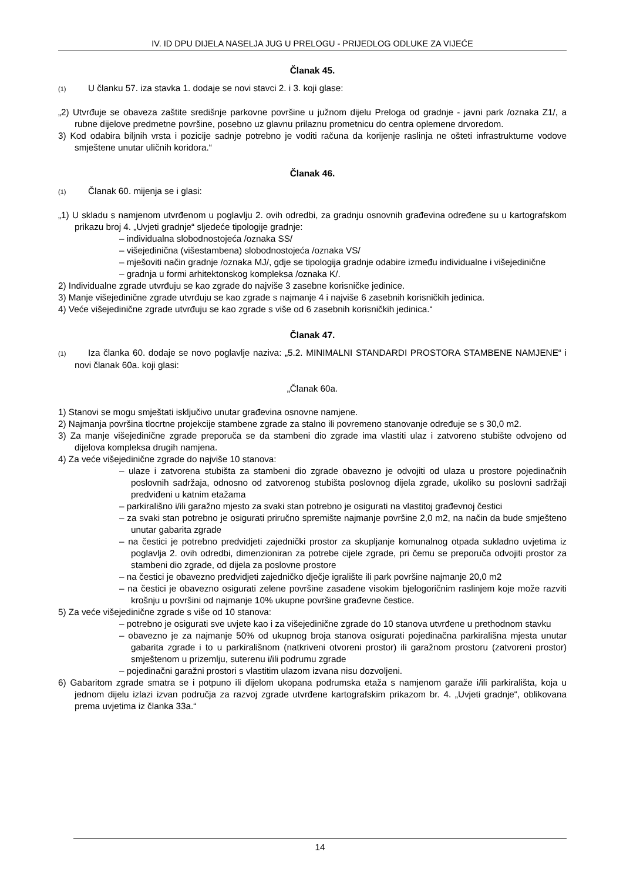IV. ID DPU DIJELA NASELJA JUG U PRELOGU - PRIJEDLOG ODLUKE ZA VIJEĆE
Članak 45.
(1) U članku 57. iza stavka 1. dodaje se novi stavci 2. i 3. koji glase:
„2) Utvrđuje se obaveza zaštite središnje parkovne površine u južnom dijelu Preloga od gradnje - javni park /oznaka Z1/, a rubne dijelove predmetne površine, posebno uz glavnu prilaznu prometnicu do centra oplemene drvoredom.
3) Kod odabira biljnih vrsta i pozicije sadnje potrebno je voditi računa da korijenje raslinja ne ošteti infrastrukturne vodove smještene unutar uličnih koridora.“
Članak 46.
(1) Članak 60. mijenja se i glasi:
„1) U skladu s namjenom utvrđenom u poglavlju 2. ovih odredbi, za gradnju osnovnih građevina određene su u kartografskom prikazu broj 4. „Uvjeti gradnje“ sljedeće tipologije gradnje:
– individualna slobodnostojeća /oznaka SS/
– višejedinična (višestambena) slobodnostojeća /oznaka VS/
– mješoviti način gradnje /oznaka MJ/, gdje se tipologija gradnje odabire između individualne i višejedinične
– gradnja u formi arhitektonskog kompleksa /oznaka K/.
2) Individualne zgrade utvrđuju se kao zgrade do najviše 3 zasebne korisničke jedinice.
3) Manje višejedinične zgrade utvrđuju se kao zgrade s najmanje 4 i najviše 6 zasebnih korisničkih jedinica.
4) Veće višejedinične zgrade utvrđuju se kao zgrade s više od 6 zasebnih korisničkih jedinica.“
Članak 47.
(1) Iza članka 60. dodaje se novo poglavlje naziva: „5.2. MINIMALNI STANDARDI PROSTORA STAMBENE NAMJENE“ i novi članak 60a. koji glasi:
„Članak 60a.
1) Stanovi se mogu smještati isključivo unutar građevina osnovne namjene.
2) Najmanja površina tlocrtne projekcije stambene zgrade za stalno ili povremeno stanovanje određuje se s 30,0 m2.
3) Za manje višejedinične zgrade preporuča se da stambeni dio zgrade ima vlastiti ulaz i zatvoreno stubište odvojeno od dijelova kompleksa drugih namjena.
4) Za veće višejedinične zgrade do najviše 10 stanova:
– ulaze i zatvorena stubišta za stambeni dio zgrade obavezno je odvojiti od ulaza u prostore pojedinačnih poslovnih sadržaja, odnosno od zatvorenog stubišta poslovnog dijela zgrade, ukoliko su poslovni sadržaji predviđeni u katnim etažama
– parkirališno i/ili garažno mjesto za svaki stan potrebno je osigurati na vlastitoj građevnoj čestici
– za svaki stan potrebno je osigurati priručno spremište najmanje površine 2,0 m2, na način da bude smješteno unutar gabarita zgrade
– na čestici je potrebno predvidjeti zajednički prostor za skupljanje komunalnog otpada sukladno uvjetima iz poglavlja 2. ovih odredbi, dimenzioniran za potrebe cijele zgrade, pri čemu se preporuča odvojiti prostor za stambeni dio zgrade, od dijela za poslovne prostore
– na čestici je obavezno predvidjeti zajedničko dječje igralište ili park površine najmanje 20,0 m2
– na čestici je obavezno osigurati zelene površine zasađene visokim bjelogoričnim raslinjem koje može razviti krošnju u površini od najmanje 10% ukupne površine građevne čestice.
5) Za veće višejedinične zgrade s više od 10 stanova:
– potrebno je osigurati sve uvjete kao i za višejedinične zgrade do 10 stanova utvrđene u prethodnom stavku
– obavezno je za najmanje 50% od ukupnog broja stanova osigurati pojedinačna parkirališna mjesta unutar gabarita zgrade i to u parkirališnom (natkriveni otvoreni prostor) ili garažnom prostoru (zatvoreni prostor) smještenom u prizemlju, suterenu i/ili podrumu zgrade
– pojedinačni garažni prostori s vlastitim ulazom izvana nisu dozvoljeni.
6) Gabaritom zgrade smatra se i potpuno ili dijelom ukopana podrumska etaža s namjenom garaže i/ili parkirališta, koja u jednom dijelu izlazi izvan područja za razvoj zgrade utvrđene kartografskim prikazom br. 4. „Uvjeti gradnje“, oblikovana prema uvjetima iz članka 33a.“
14